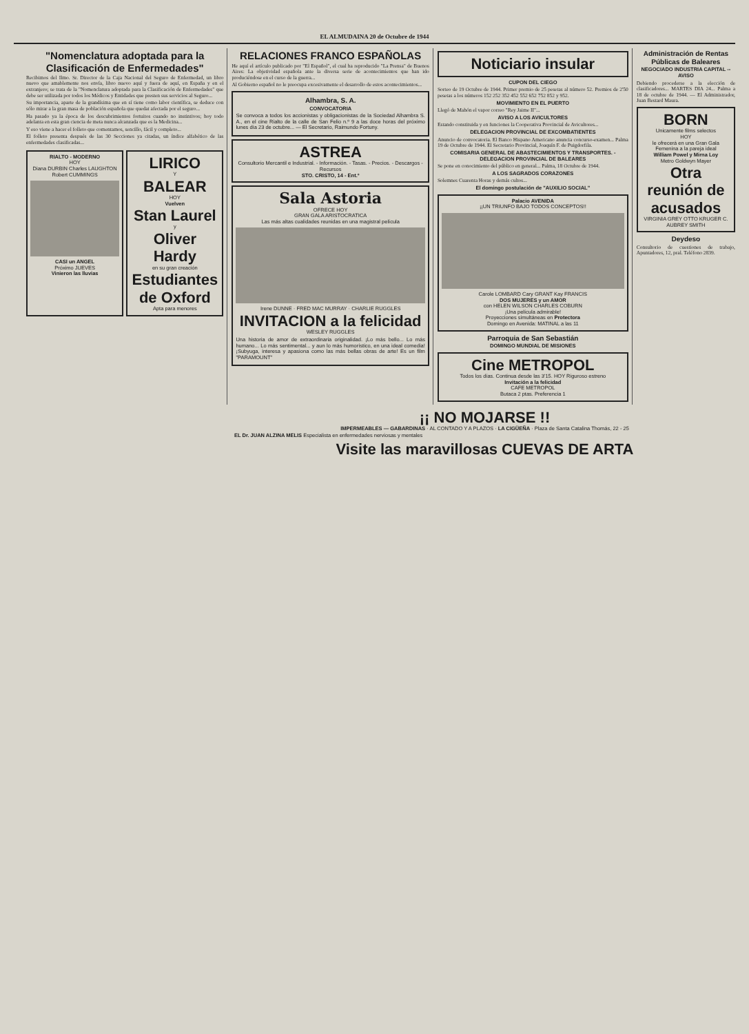EL ALMUDAINA 20 de Octubre de 1944
"Nomenclatura adoptada para la Clasificación de Enfermedades"
Recibimos del Ilmo. Sr. Director de la Caja Nacional del Seguro de Enfermedad, un libro nuevo que amablemente nos envía, libro nuevo aquí y fuera de aquí, en España y en el extranjero; se trata de la "Nomenclatura adoptada para la Clasificación de Enfermedades" que debe ser utilizada por todos los Médicos y Entidades que presten sus servicios al Seguro...
Su importancia, aparte de la grandísima que en sí tiene como labor científica, se deduce con sólo mirar a la gran masa de población española que quedat afectada por el seguro...
Ha pasado ya la época de los descubrimientos fortuitos cuando no instintivos; hoy todo adelanta en esta gran ciencia de meta nunca alcanzada que es la Medicina...
Y eso viene a hacer el folleto que comentamos, sencillo, fácil y completo...
El folleto presenta después de las 30 Secciones ya citadas, un índice alfabético de las enfermedades clasificadas...
RIALTO - MODERNO
HOY
Diana DURBIN Charles LAUGHTON Robert CUMMINGS
CASI un ANGEL
Próximo JUEVES
Vinieron las lluvias
LIRICO
Y
BALEAR
HOY
Vuelven
Stan Laurel
y
Oliver Hardy
en su gran creación
Estudiantes de Oxford
Apta para menores
RELACIONES FRANCO ESPAÑOLAS
He aquí el artículo publicado por "El Español", el cual ha reproducido "La Prensa" de Buenos Aires: La objetividad española ante la diversa serie de acontecimientos que han ido produciéndose en el curso de la guerra...
Al Gobierno español no le preocupa excesivamente el desarrollo de estos acontecimientos...
Alhambra, S. A.
CONVOCATORIA
Se convoca a todos los accionistas y obligacionistas de la Sociedad Alhambra S. A., en el cine Rialto de la calle de San Felio n.º 9 a las doce horas del próximo lunes día 23 de octubre... — El Secretario, Raimundo Fortuny.
ASTREA
Consultorio Mercantil e Industrial. - Información. - Tasas. - Precios. - Descargos - Recursos
STO. CRISTO, 14 - Ent.º
Sala Astoria
OFRECE HOY
GRAN GALA ARISTOCRATICA
Las más altas cualidades reunidas en una magistral película
Irene DUNNE · FRED MAC MURRAY · CHARLIE RUGGLES
INVITACION a la felicidad
WESLEY RUGGLES
Una historia de amor de extraordinaria originalidad. ¡Lo más bello... Lo más humano... Lo más sentimental... y aun lo más humorístico, en una ideal comedia! ¡Subyuga, interesa y apasiona como las más bellas obras de arte! Es un film "PARAMOUNT"
Noticiario insular
CUPON DEL CIEGO
Sorteo de 19 Octubre de 1944. Primer premio de 25 pesetas al número 52. Premios de 2'50 pesetas a los números 152 252 352 452 552 652 752 852 y 952.
MOVIMIENTO EN EL PUERTO
Llegó de Mahón el vapor correo "Rey Jaime II"...
AVISO A LOS AVICULTORES
Estando constituida y en funciones la Cooperativa Provincial de Avicultores...
DELEGACION PROVINCIAL DE EXCOMBATIENTES
Anuncio de convocatoria. El Banco Hispano Americano anuncia concurso-examen... Palma 19 de Octubre de 1944. El Secretario Provincial, Joaquín F. de Puigdorfila.
COMISARIA GENERAL DE ABASTECIMIENTOS Y TRANSPORTES. - DELEGACION PROVINCIAL DE BALEARES
Se pone en conocimiento del público en general... Palma, 18 Octubre de 1944.
A LOS SAGRADOS CORAZONES
Solemnes Cuarenta Horas y demás cultos...
El domingo postulación de "AUXILIO SOCIAL"
Palacio AVENIDA
¡¡UN TRIUNFO BAJO TODOS CONCEPTOS!!
Carole LOMBARD Cary GRANT Kay FRANCIS
DOS MUJERES y un AMOR
con HELEN WILSON CHARLES COBURN
¡Una película admirable!
Proyecciones simultáneas en Protectora
Domingo en Avenida: MATINAL a las 11
Parroquia de San Sebastián
DOMINGO MUNDIAL DE MISIONES
Cine METROPOL
Todos los días. Continua desde las 3'15. HOY Riguroso estreno
Invitación a la felicidad
CAFE METROPOL
Butaca 2 ptas. Preferencia 1
Administración de Rentas Públicas de Baleares
NEGOCIADO INDUSTRIA CAPITAL -- AVISO
Debiendo procederse a la elección de clasificadores... MARTES DIA 24... Palma a 18 de octubre de 1944. — El Administrador, Juan Bestard Maura.
BORN
Unicamente films selectos
HOY
le ofrecerá en una Gran Gala Femenina a la pareja ideal
William Powel y Mirna Loy
Metro Goldwyn Mayer
Otra reunión de acusados
VIRGINIA GREY OTTO KRUGER C. AUBREY SMITH
Deydeso
Consultorio de cuestiones de trabajo, Apuntadores, 12, pral. Teléfono 2839.
¡¡ NO MOJARSE !!
IMPERMEABLES — GABARDINAS · AL CONTADO Y A PLAZOS · LA CIGÜEÑA · Plaza de Santa Catalina Thomás, 22 - 25
EL Dr. JUAN ALZINA MELIS Especialista en enfermedades nerviosas y mentales
Visite las maravillosas CUEVAS DE ARTA